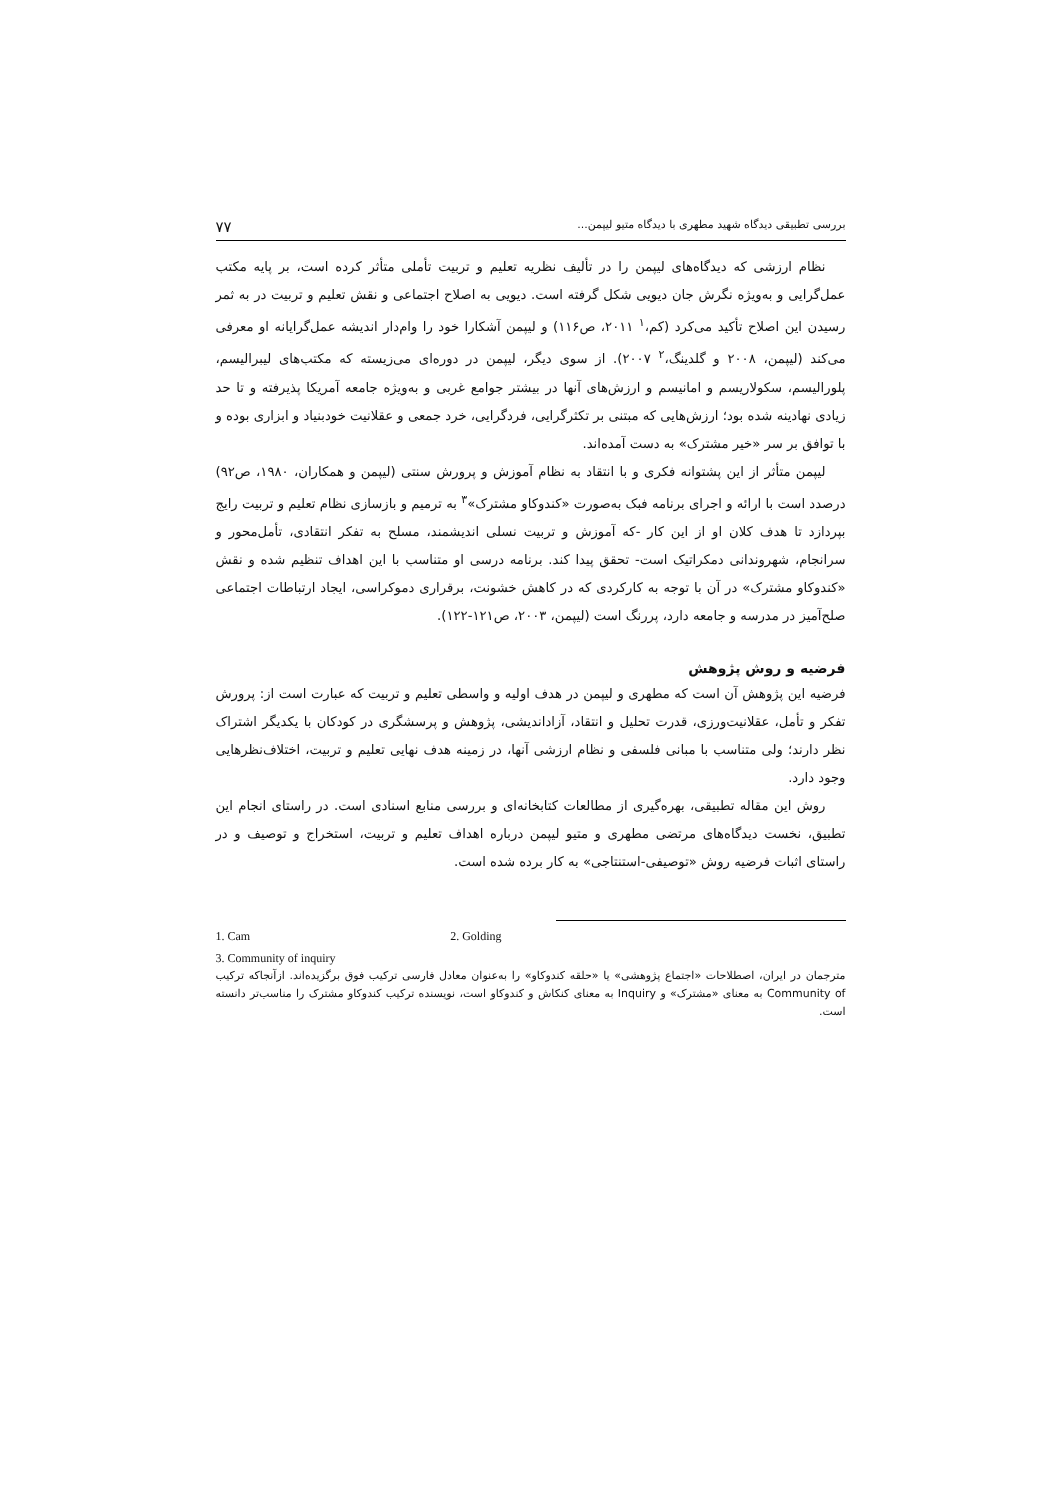بررسی تطبیقی دیدگاه شهید مطهری با دیدگاه متیو لیپمن... ۷۷
نظام ارزشی که دیدگاه‌های لیپمن را در تألیف نظریه تعلیم و تربیت تأملی متأثر کرده است، بر پایه مکتب عمل‌گرایی و به‌ویژه نگرش جان دیویی شکل گرفته است. دیویی به اصلاح اجتماعی و نقش تعلیم و تربیت در به ثمر رسیدن این اصلاح تأکید می‌کرد (کم،<sup>۱</sup> ۲۰۱۱، ص۱۱۶) و لیپمن آشکارا خود را وام‌دار اندیشه عمل‌گرایانه او معرفی می‌کند (لیپمن، ۲۰۰۸ و گلدینگ،<sup>۲</sup> ۲۰۰۷). از سوی دیگر، لیپمن در دوره‌ای می‌زیسته که مکتب‌های لیبرالیسم، پلورالیسم، سکولاریسم و امانیسم و ارزش‌های آنها در بیشتر جوامع غربی و به‌ویژه جامعه آمریکا پذیرفته و تا حد زیادی نهادینه شده بود؛ ارزش‌هایی که مبتنی بر تکثرگرایی، فردگرایی، خرد جمعی و عقلانیت خودبنیاد و ابزاری بوده و با توافق بر سر «خیر مشترک» به دست آمده‌اند.
لیپمن متأثر از این پشتوانه فکری و با انتقاد به نظام آموزش و پرورش سنتی (لیپمن و همکاران، ۱۹۸۰، ص۹۲) درصدد است با ارائه و اجرای برنامه فبک به‌صورت «کندوکاو مشترک»<sup>۳</sup> به ترمیم و بازسازی نظام تعلیم و تربیت رایج بپردازد تا هدف کلان او از این کار -که آموزش و تربیت نسلی اندیشمند، مسلح به تفکر انتقادی، تأمل‌محور و سرانجام، شهروندانی دمکراتیک است- تحقق پیدا کند. برنامه درسی او متناسب با این اهداف تنظیم شده و نقش «کندوکاو مشترک» در آن با توجه به کارکردی که در کاهش خشونت، برقراری دموکراسی، ایجاد ارتباطات اجتماعی صلح‌آمیز در مدرسه و جامعه دارد، پررنگ است (لیپمن، ۲۰۰۳، ص۱۲۱-۱۲۲).
فرضیه و روش پژوهش
فرضیه این پژوهش آن است که مطهری و لیپمن در هدف اولیه و واسطی تعلیم و تربیت که عبارت است از: پرورش تفکر و تأمل، عقلانیت‌ورزی، قدرت تحلیل و انتقاد، آزاداندیشی، پژوهش و پرسشگری در کودکان با یکدیگر اشتراک نظر دارند؛ ولی متناسب با مبانی فلسفی و نظام ارزشی آنها، در زمینه هدف نهایی تعلیم و تربیت، اختلاف‌نظرهایی وجود دارد.
روش این مقاله تطبیقی، بهره‌گیری از مطالعات کتابخانه‌ای و بررسی منابع اسنادی است. در راستای انجام این تطبیق، نخست دیدگاه‌های مرتضی مطهری و متیو لیپمن درباره اهداف تعلیم و تربیت، استخراج و توصیف و در راستای اثبات فرضیه روش «توصیفی-استنتاجی» به کار برده شده است.
1. Cam 2. Golding
3. Community of inquiry
مترجمان در ایران، اصطلاحات «اجتماع پژوهشی» یا «حلقه کندوکاو» را به‌عنوان معادل فارسی ترکیب فوق برگزیده‌اند. ازآنجاکه ترکیب Community of به معنای «مشترک» و Inquiry به معنای کنکاش و کندوکاو است، نویسنده ترکیب کندوکاو مشترک را مناسب‌تر دانسته است.